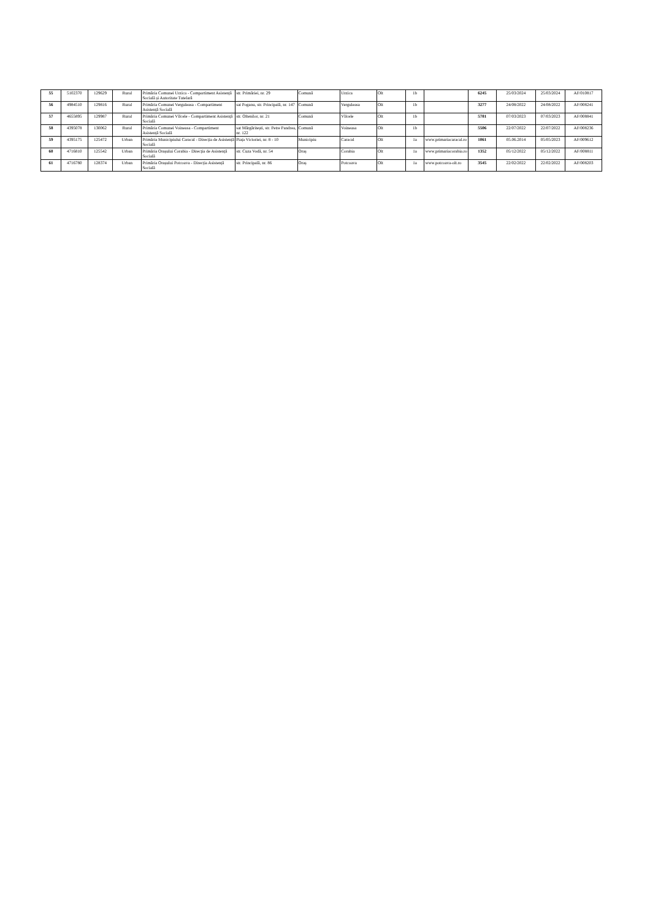| 55 | 5102370 | 129629 | Rural | Primăria Comunei Urzica - Compartiment Asistență Socială și Autoritate Tutelară | str. Primăriei, nr. 29 | Comună | Urzica | Olt | 1b | | 6245 | 25/03/2024 | 25/03/2024 | AF/010817 |
| 56 | 4984510 | 129816 | Rural | Primăria Comunei Verguleasa - Compartiment Asistență Socială | sat Poganu, str. Principală, nr. 147 | Comună | Verguleasa | Olt | 1b | | 3277 | 24/08/2022 | 24/08/2022 | AF/008241 |
| 57 | 4655895 | 129987 | Rural | Primăria Comunei Vîlcele - Compartiment Asistență Socială | str. Oltenilor, nr. 21 | Comună | Vîlcele | Olt | 1b | | 5781 | 07/03/2023 | 07/03/2023 | AF/008841 |
| 58 | 4395078 | 130062 | Rural | Primăria Comunei Voineasa - Compartiment Asistență Socială | sat Mărgăritești, str. Petre Pandrea, nr. 122 | Comună | Voineasa | Olt | 1b | | 5506 | 22/07/2022 | 22/07/2022 | AF/008236 |
| 59 | 4395175 | 125472 | Urban | Primăria Municipiului Caracal - Direcția de Asistență Socială | Piața Victoriei, nr. 8 - 10 | Municipiu | Caracal | Olt | 1a | www.primariacaracal.ro | 1061 | 05.06.2014 | 05/05/2023 | AF/009612 |
| 60 | 4716810 | 125542 | Urban | Primăria Orașului Corabia - Direcția de Asistență Socială | str. Cuza Vodă, nr. 54 | Oraș | Corabia | Olt | 1a | www.primariacorabia.ro | 1352 | 05/12/2022 | 05/12/2022 | AF/008811 |
| 61 | 4716780 | 128374 | Urban | Primăria Orașului Potcoava - Direcția Asistență Socială | str. Principală, nr. 86 | Oraș | Potcoava | Olt | 1a | www.potcoava-olt.ro | 3545 | 22/02/2022 | 22/02/2022 | AF/008203 |